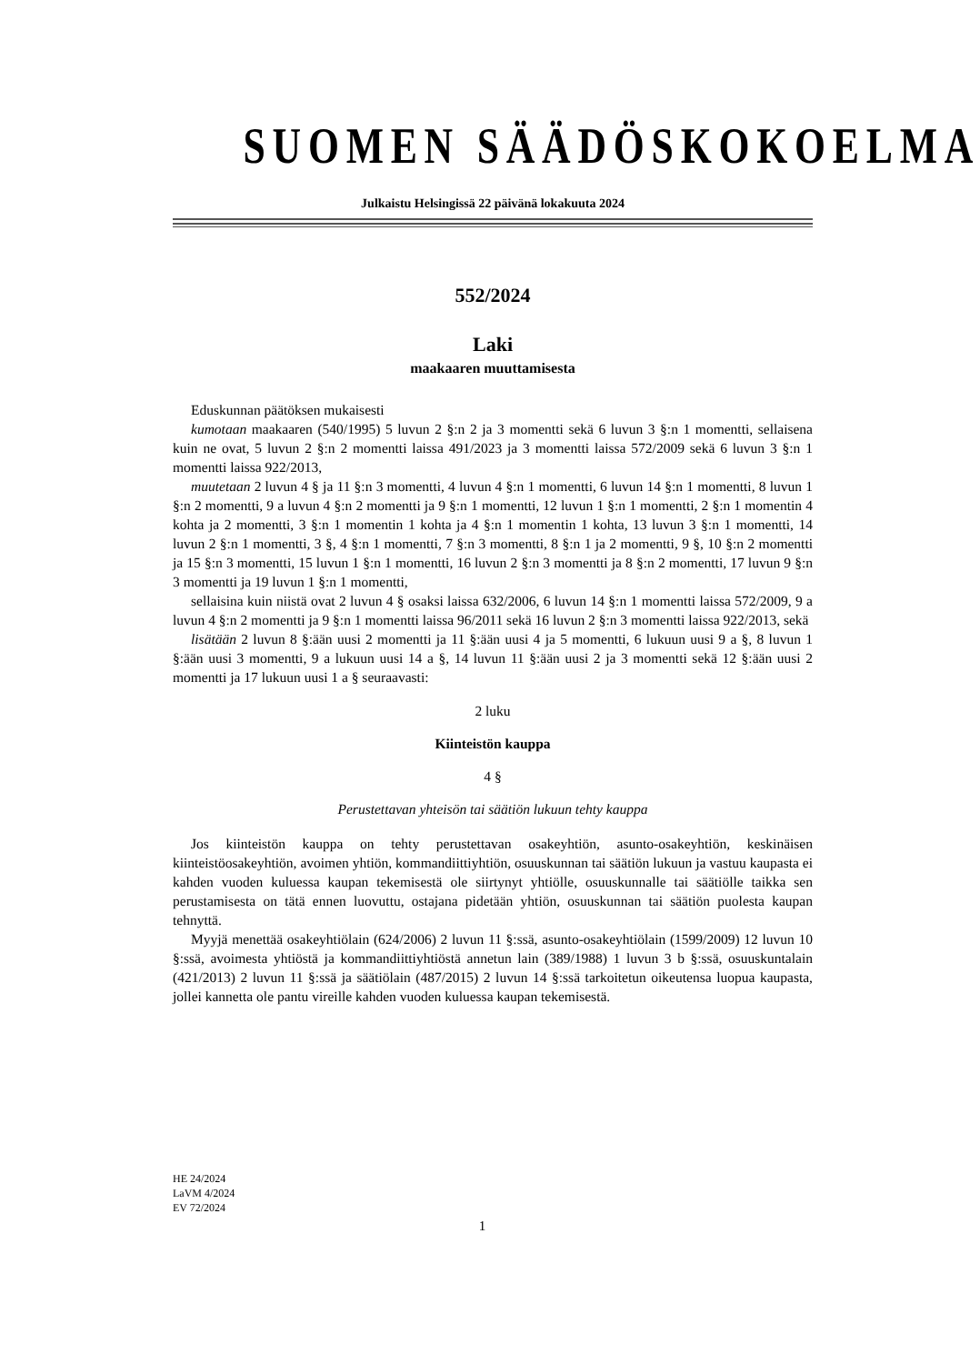SUOMEN SÄÄDÖSKOKOELMA
Julkaistu Helsingissä 22 päivänä lokakuuta 2024
552/2024
Laki
maakaaren muuttamisesta
Eduskunnan päätöksen mukaisesti
kumotaan maakaaren (540/1995) 5 luvun 2 §:n 2 ja 3 momentti sekä 6 luvun 3 §:n 1 momentti, sellaisena kuin ne ovat, 5 luvun 2 §:n 2 momentti laissa 491/2023 ja 3 momentti laissa 572/2009 sekä 6 luvun 3 §:n 1 momentti laissa 922/2013,
muutetaan 2 luvun 4 § ja 11 §:n 3 momentti, 4 luvun 4 §:n 1 momentti, 6 luvun 14 §:n 1 momentti, 8 luvun 1 §:n 2 momentti, 9 a luvun 4 §:n 2 momentti ja 9 §:n 1 momentti, 12 luvun 1 §:n 1 momentti, 2 §:n 1 momentin 4 kohta ja 2 momentti, 3 §:n 1 momentin 1 kohta ja 4 §:n 1 momentin 1 kohta, 13 luvun 3 §:n 1 momentti, 14 luvun 2 §:n 1 momentti, 3 §, 4 §:n 1 momentti, 7 §:n 3 momentti, 8 §:n 1 ja 2 momentti, 9 §, 10 §:n 2 momentti ja 15 §:n 3 momentti, 15 luvun 1 §:n 1 momentti, 16 luvun 2 §:n 3 momentti ja 8 §:n 2 momentti, 17 luvun 9 §:n 3 momentti ja 19 luvun 1 §:n 1 momentti,
sellaisina kuin niistä ovat 2 luvun 4 § osaksi laissa 632/2006, 6 luvun 14 §:n 1 momentti laissa 572/2009, 9 a luvun 4 §:n 2 momentti ja 9 §:n 1 momentti laissa 96/2011 sekä 16 luvun 2 §:n 3 momentti laissa 922/2013, sekä
lisätään 2 luvun 8 §:ään uusi 2 momentti ja 11 §:ään uusi 4 ja 5 momentti, 6 lukuun uusi 9 a §, 8 luvun 1 §:ään uusi 3 momentti, 9 a lukuun uusi 14 a §, 14 luvun 11 §:ään uusi 2 ja 3 momentti sekä 12 §:ään uusi 2 momentti ja 17 lukuun uusi 1 a § seuraavasti:
2 luku
Kiinteistön kauppa
4 §
Perustettavan yhteisön tai säätiön lukuun tehty kauppa
Jos kiinteistön kauppa on tehty perustettavan osakeyhtiön, asunto-osakeyhtiön, keskinäisen kiinteistöosakeyhtiön, avoimen yhtiön, kommandiittiyhtiön, osuuskunnan tai säätiön lukuun ja vastuu kaupasta ei kahden vuoden kuluessa kaupan tekemisestä ole siirtynyt yhtiölle, osuuskunnalle tai säätiölle taikka sen perustamisesta on tätä ennen luovuttu, ostajana pidetään yhtiön, osuuskunnan tai säätiön puolesta kaupan tehnyttä.
Myyjä menettää osakeyhtiölain (624/2006) 2 luvun 11 §:ssä, asunto-osakeyhtiölain (1599/2009) 12 luvun 10 §:ssä, avoimesta yhtiöstä ja kommandiittiyhtiöstä annetun lain (389/1988) 1 luvun 3 b §:ssä, osuuskuntalain (421/2013) 2 luvun 11 §:ssä ja säätiölain (487/2015) 2 luvun 14 §:ssä tarkoitetun oikeutensa luopua kaupasta, jollei kannetta ole pantu vireille kahden vuoden kuluessa kaupan tekemisestä.
HE 24/2024
LaVM 4/2024
EV 72/2024
1